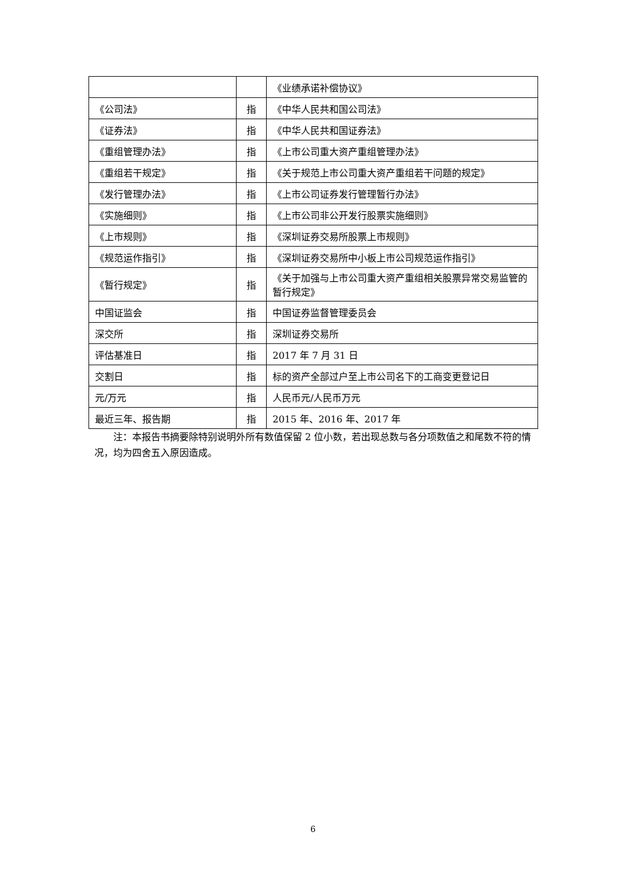| | | 《业绩承诺补偿协议》 |
| 《公司法》 | 指 | 《中华人民共和国公司法》 |
| 《证券法》 | 指 | 《中华人民共和国证券法》 |
| 《重组管理办法》 | 指 | 《上市公司重大资产重组管理办法》 |
| 《重组若干规定》 | 指 | 《关于规范上市公司重大资产重组若干问题的规定》 |
| 《发行管理办法》 | 指 | 《上市公司证券发行管理暂行办法》 |
| 《实施细则》 | 指 | 《上市公司非公开发行股票实施细则》 |
| 《上市规则》 | 指 | 《深圳证券交易所股票上市规则》 |
| 《规范运作指引》 | 指 | 《深圳证券交易所中小板上市公司规范运作指引》 |
| 《暂行规定》 | 指 | 《关于加强与上市公司重大资产重组相关股票异常交易监管的暂行规定》 |
| 中国证监会 | 指 | 中国证券监督管理委员会 |
| 深交所 | 指 | 深圳证券交易所 |
| 评估基准日 | 指 | 2017 年 7 月 31 日 |
| 交割日 | 指 | 标的资产全部过户至上市公司名下的工商变更登记日 |
| 元/万元 | 指 | 人民币元/人民币万元 |
| 最近三年、报告期 | 指 | 2015 年、2016 年、2017 年 |
注：本报告书摘要除特别说明外所有数值保留 2 位小数，若出现总数与各分项数值之和尾数不符的情况，均为四舍五入原因造成。
6